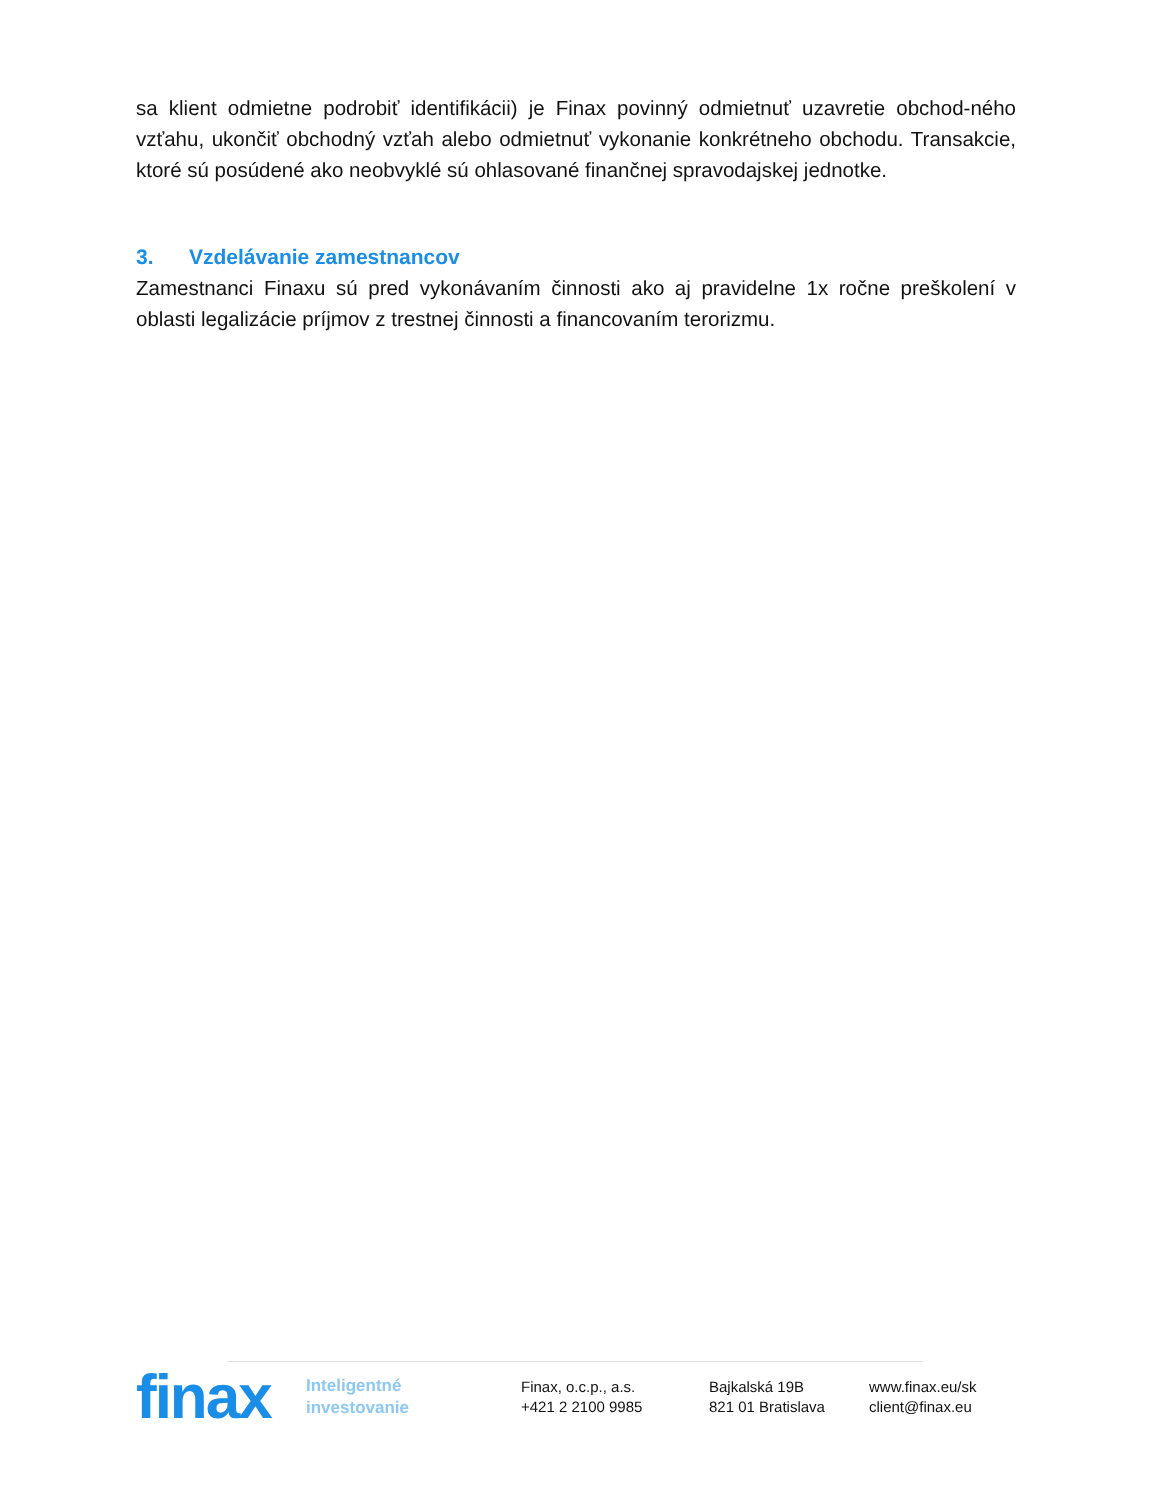sa klient odmietne podrobiť identifikácii) je Finax povinný odmietnuť uzavretie obchod-ného vzťahu, ukončiť obchodný vzťah alebo odmietnuť vykonanie konkrétneho obchodu. Transakcie, ktoré sú posúdené ako neobvyklé sú ohlasované finančnej spravodajskej jednotke.
3. Vzdelávanie zamestnancov
Zamestnanci Finaxu sú pred vykonávaním činnosti ako aj pravidelne 1x ročne preškolení v oblasti legalizácie príjmov z trestnej činnosti a financovaním terorizmu.
finax
Inteligentné
investovanie
Finax, o.c.p., a.s.
+421 2 2100 9985
Bajkalská 19B
821 01 Bratislava
www.finax.eu/sk
client@finax.eu